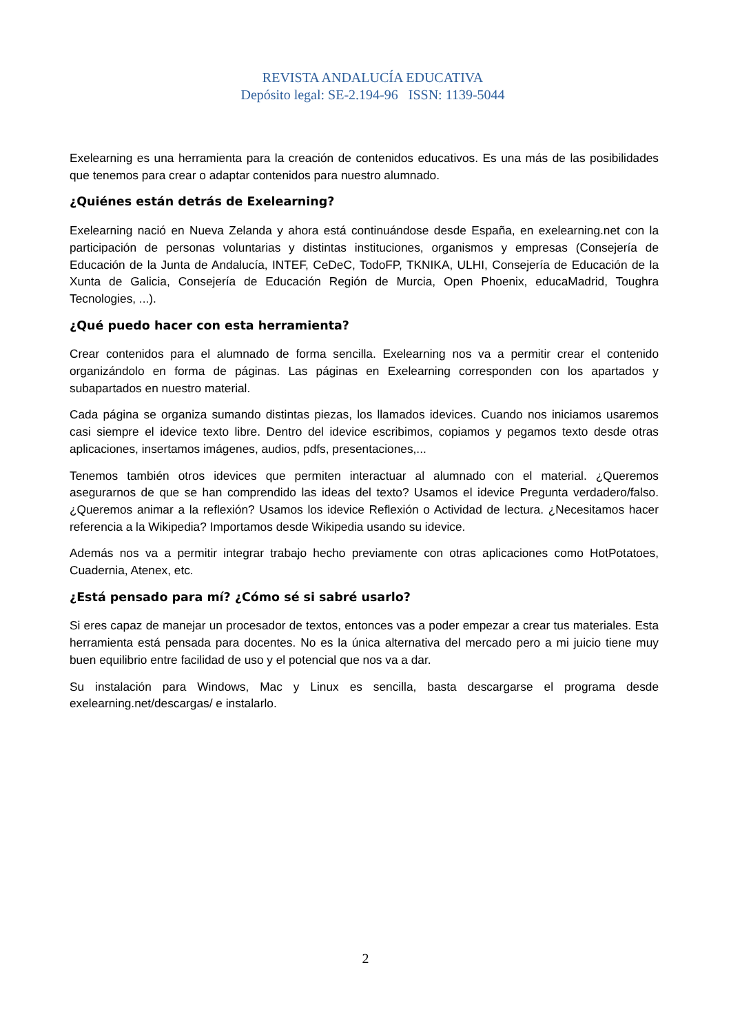REVISTA ANDALUCÍA EDUCATIVA
Depósito legal: SE-2.194-96 ISSN: 1139-5044
Exelearning es una herramienta para la creación de contenidos educativos. Es una más de las posibilidades que tenemos para crear o adaptar contenidos para nuestro alumnado.
¿Quiénes están detrás de Exelearning?
Exelearning nació en Nueva Zelanda y ahora está continuándose desde España, en exelearning.net con la participación de personas voluntarias y distintas instituciones, organismos y empresas (Consejería de Educación de la Junta de Andalucía, INTEF, CeDeC, TodoFP, TKNIKA, ULHI, Consejería de Educación de la Xunta de Galicia, Consejería de Educación Región de Murcia, Open Phoenix, educaMadrid, Toughra Tecnologies, ...).
¿Qué puedo hacer con esta herramienta?
Crear contenidos para el alumnado de forma sencilla. Exelearning nos va a permitir crear el contenido organizándolo en forma de páginas. Las páginas en Exelearning corresponden con los apartados y subapartados en nuestro material.
Cada página se organiza sumando distintas piezas, los llamados idevices. Cuando nos iniciamos usaremos casi siempre el idevice texto libre. Dentro del idevice escribimos, copiamos y pegamos texto desde otras aplicaciones, insertamos imágenes, audios, pdfs, presentaciones,...
Tenemos también otros idevices que permiten interactuar al alumnado con el material. ¿Queremos asegurarnos de que se han comprendido las ideas del texto? Usamos el idevice Pregunta verdadero/falso. ¿Queremos animar a la reflexión? Usamos los idevice Reflexión o Actividad de lectura. ¿Necesitamos hacer referencia a la Wikipedia? Importamos desde Wikipedia usando su idevice.
Además nos va a permitir integrar trabajo hecho previamente con otras aplicaciones como HotPotatoes, Cuadernia, Atenex, etc.
¿Está pensado para mí? ¿Cómo sé si sabré usarlo?
Si eres capaz de manejar un procesador de textos, entonces vas a poder empezar a crear tus materiales. Esta herramienta está pensada para docentes. No es la única alternativa del mercado pero a mi juicio tiene muy buen equilibrio entre facilidad de uso y el potencial que nos va a dar.
Su instalación para Windows, Mac y Linux es sencilla, basta descargarse el programa desde exelearning.net/descargas/ e instalarlo.
2